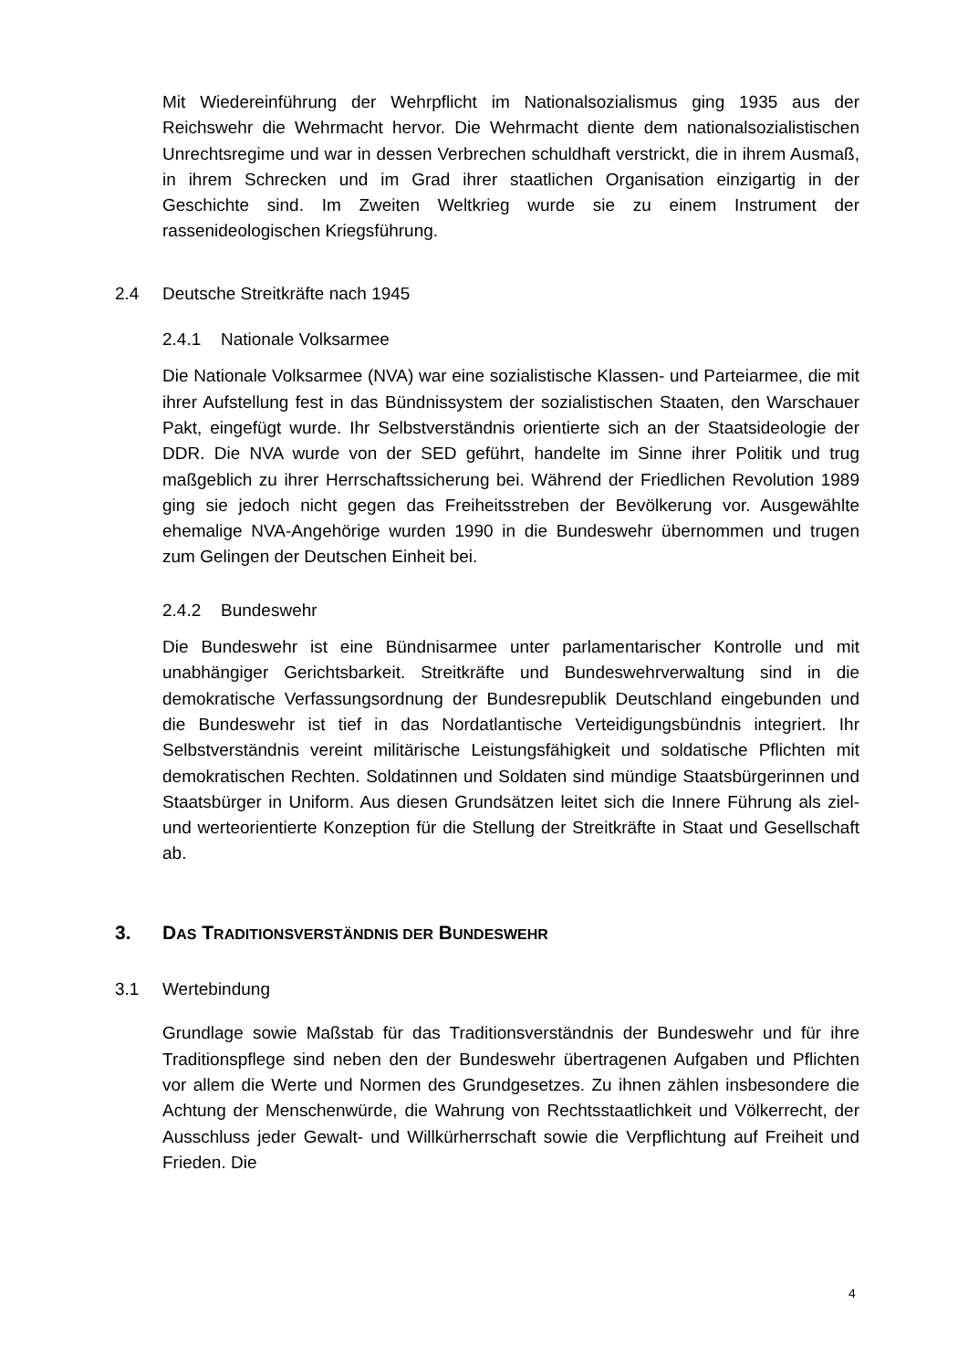Mit Wiedereinführung der Wehrpflicht im Nationalsozialismus ging 1935 aus der Reichswehr die Wehrmacht hervor. Die Wehrmacht diente dem nationalsozialistischen Unrechtsregime und war in dessen Verbrechen schuldhaft verstrickt, die in ihrem Ausmaß, in ihrem Schrecken und im Grad ihrer staatlichen Organisation einzigartig in der Geschichte sind. Im Zweiten Weltkrieg wurde sie zu einem Instrument der rassenideologischen Kriegsführung.
2.4 Deutsche Streitkräfte nach 1945
2.4.1 Nationale Volksarmee
Die Nationale Volksarmee (NVA) war eine sozialistische Klassen- und Parteiarmee, die mit ihrer Aufstellung fest in das Bündnissystem der sozialistischen Staaten, den Warschauer Pakt, eingefügt wurde. Ihr Selbstverständnis orientierte sich an der Staatsideologie der DDR. Die NVA wurde von der SED geführt, handelte im Sinne ihrer Politik und trug maßgeblich zu ihrer Herrschaftssicherung bei. Während der Friedlichen Revolution 1989 ging sie jedoch nicht gegen das Freiheitsstreben der Bevölkerung vor. Ausgewählte ehemalige NVA-Angehörige wurden 1990 in die Bundeswehr übernommen und trugen zum Gelingen der Deutschen Einheit bei.
2.4.2 Bundeswehr
Die Bundeswehr ist eine Bündnisarmee unter parlamentarischer Kontrolle und mit unabhängiger Gerichtsbarkeit. Streitkräfte und Bundeswehrverwaltung sind in die demokratische Verfassungsordnung der Bundesrepublik Deutschland eingebunden und die Bundeswehr ist tief in das Nordatlantische Verteidigungsbündnis integriert. Ihr Selbstverständnis vereint militärische Leistungsfähigkeit und soldatische Pflichten mit demokratischen Rechten. Soldatinnen und Soldaten sind mündige Staatsbürgerinnen und Staatsbürger in Uniform. Aus diesen Grundsätzen leitet sich die Innere Führung als ziel- und werteorientierte Konzeption für die Stellung der Streitkräfte in Staat und Gesellschaft ab.
3. DAS TRADITIONSVERSTÄNDNIS DER BUNDESWEHR
3.1 Wertebindung
Grundlage sowie Maßstab für das Traditionsverständnis der Bundeswehr und für ihre Traditionspflege sind neben den der Bundeswehr übertragenen Aufgaben und Pflichten vor allem die Werte und Normen des Grundgesetzes. Zu ihnen zählen insbesondere die Achtung der Menschenwürde, die Wahrung von Rechtsstaatlichkeit und Völkerrecht, der Ausschluss jeder Gewalt- und Willkürherrschaft sowie die Verpflichtung auf Freiheit und Frieden. Die
4